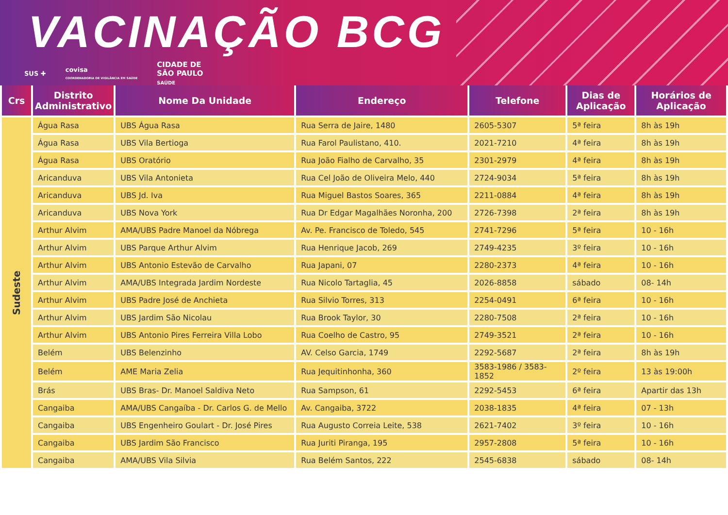VACINAÇÃO BCG
SUS ✚ covisa
COORDENADORIA DE VIGILÂNCIA EM SAÚDE CIDADE DE
SÃO PAULO
SAÚDE
| Crs | Distrito Administrativo | Nome Da Unidade | Endereço | Telefone | Dias de Aplicação | Horários de Aplicação |
| --- | --- | --- | --- | --- | --- | --- |
| Sudeste | Água Rasa | UBS Água Rasa | Rua Serra de Jaire, 1480 | 2605-5307 | 5ª feira | 8h às 19h |
| | Água Rasa | UBS Vila Bertioga | Rua Farol Paulistano, 410. | 2021-7210 | 4ª feira | 8h às 19h |
| | Água Rasa | UBS Oratório | Rua João Fialho de Carvalho, 35 | 2301-2979 | 4ª feira | 8h às 19h |
| | Aricanduva | UBS Vila Antonieta | Rua Cel João de Oliveira Melo, 440 | 2724-9034 | 5ª feira | 8h às 19h |
| | Aricanduva | UBS Jd. Iva | Rua Miguel Bastos Soares, 365 | 2211-0884 | 4ª feira | 8h às 19h |
| | Aricanduva | UBS Nova York | Rua Dr Edgar Magalhães Noronha, 200 | 2726-7398 | 2ª feira | 8h às 19h |
| | Arthur Alvim | AMA/UBS Padre Manoel da Nóbrega | Av. Pe. Francisco de Toledo, 545 | 2741-7296 | 5ª feira | 10 - 16h |
| | Arthur Alvim | UBS Parque Arthur Alvim | Rua Henrique Jacob, 269 | 2749-4235 | 3º feira | 10 - 16h |
| | Arthur Alvim | UBS Antonio Estevão de Carvalho | Rua Japani, 07 | 2280-2373 | 4ª feira | 10 - 16h |
| | Arthur Alvim | AMA/UBS Integrada Jardim Nordeste | Rua Nicolo Tartaglia, 45 | 2026-8858 | sábado | 08- 14h |
| | Arthur Alvim | UBS Padre José de Anchieta | Rua Silvio Torres, 313 | 2254-0491 | 6ª feira | 10 - 16h |
| | Arthur Alvim | UBS Jardim São Nicolau | Rua Brook Taylor, 30 | 2280-7508 | 2ª feira | 10 - 16h |
| | Arthur Alvim | UBS Antonio Pires Ferreira Villa Lobo | Rua Coelho de Castro, 95 | 2749-3521 | 2ª feira | 10 - 16h |
| | Belém | UBS Belenzinho | AV. Celso Garcia, 1749 | 2292-5687 | 2ª feira | 8h às 19h |
| | Belém | AME Maria Zelia | Rua Jequitinhonha, 360 | 3583-1986 / 3583-1852 | 2º feira | 13 às 19:00h |
| | Brás | UBS Bras- Dr. Manoel Saldiva Neto | Rua Sampson, 61 | 2292-5453 | 6ª feira | Apartir das 13h |
| | Cangaiba | AMA/UBS Cangaíba - Dr. Carlos G. de Mello | Av. Cangaiba, 3722 | 2038-1835 | 4ª feira | 07 - 13h |
| | Cangaiba | UBS Engenheiro Goulart - Dr. José Pires | Rua Augusto Correia Leite, 538 | 2621-7402 | 3º feira | 10 - 16h |
| | Cangaiba | UBS Jardim São Francisco | Rua Juriti Piranga, 195 | 2957-2808 | 5ª feira | 10 - 16h |
| | Cangaiba | AMA/UBS Vila Silvia | Rua Belém Santos, 222 | 2545-6838 | sábado | 08- 14h |